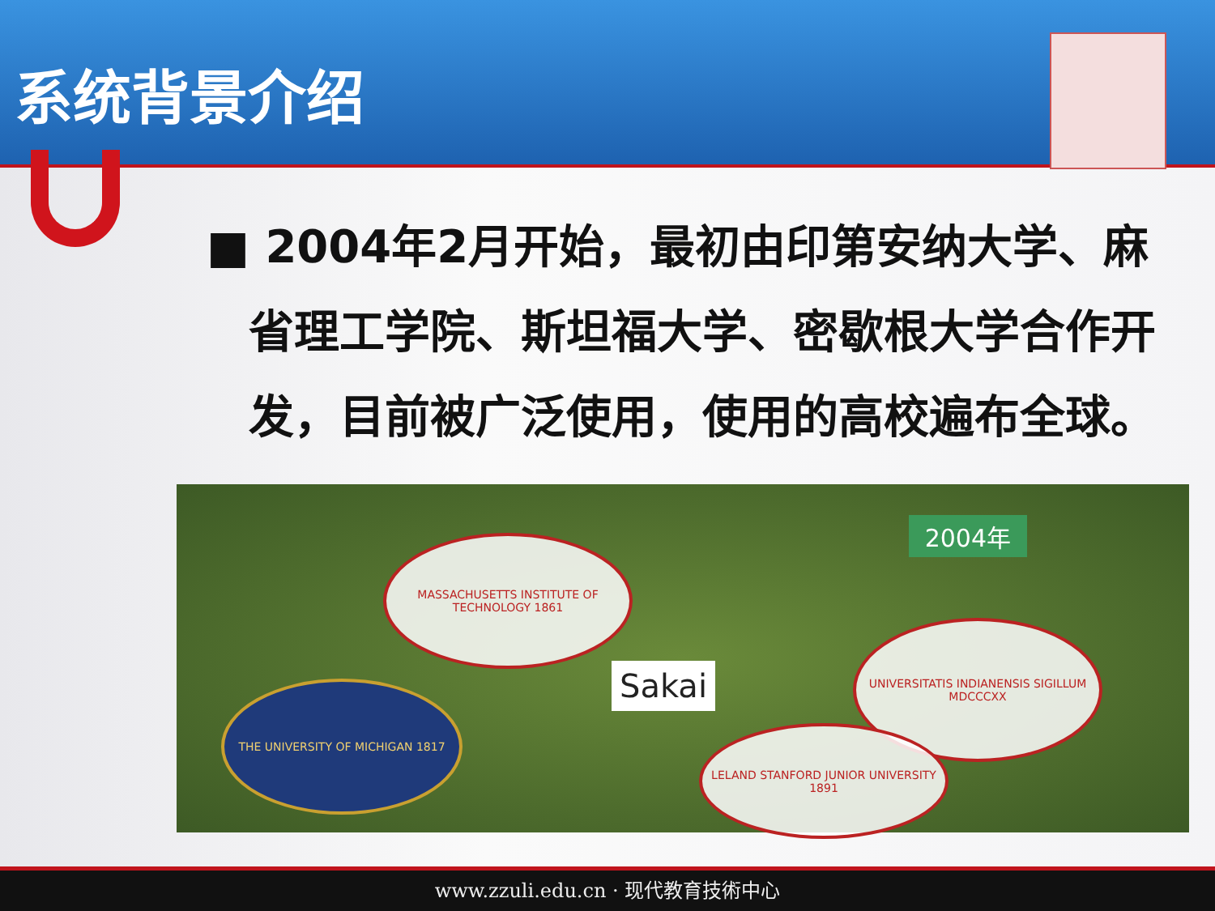系统背景介绍
■ 2004年2月开始，最初由印第安纳大学、麻省理工学院、斯坦福大学、密歇根大学合作开发，目前被广泛使用，使用的高校遍布全球。
2004年
MASSACHUSETTS INSTITUTE OF TECHNOLOGY 1861
THE UNIVERSITY OF MICHIGAN 1817 Sakai
UNIVERSITATIS INDIANENSIS SIGILLUM MDCCCXX
LELAND STANFORD JUNIOR UNIVERSITY 1891
www.zzuli.edu.cn · 现代教育技術中心